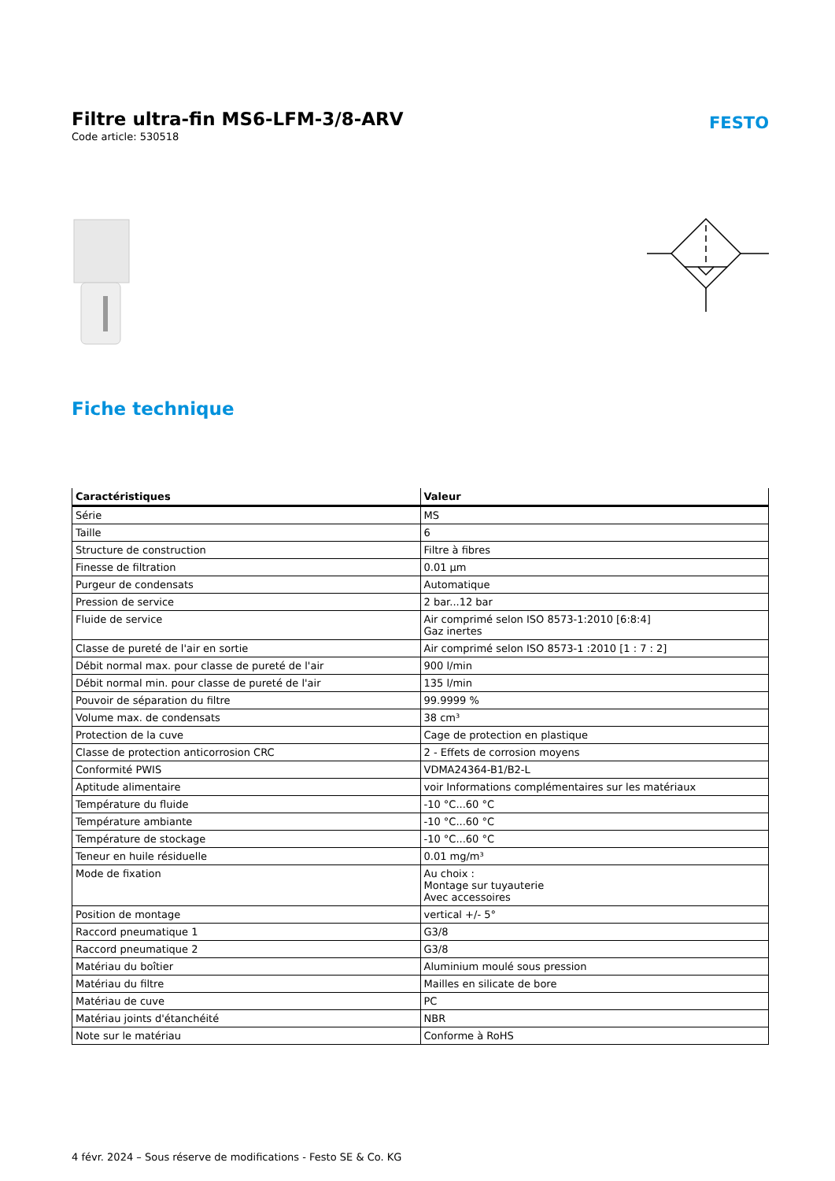Filtre ultra-fin MS6-LFM-3/8-ARV
Code article: 530518
FESTO
Fiche technique
| Caractéristiques | Valeur |
| --- | --- |
| Série | MS |
| Taille | 6 |
| Structure de construction | Filtre à fibres |
| Finesse de filtration | 0.01 µm |
| Purgeur de condensats | Automatique |
| Pression de service | 2 bar...12 bar |
| Fluide de service | Air comprimé selon ISO 8573-1:2010 [6:8:4] Gaz inertes |
| Classe de pureté de l'air en sortie | Air comprimé selon ISO 8573-1 :2010 [1 : 7 : 2] |
| Débit normal max. pour classe de pureté de l'air | 900 l/min |
| Débit normal min. pour classe de pureté de l'air | 135 l/min |
| Pouvoir de séparation du filtre | 99.9999 % |
| Volume max. de condensats | 38 cm³ |
| Protection de la cuve | Cage de protection en plastique |
| Classe de protection anticorrosion CRC | 2 - Effets de corrosion moyens |
| Conformité PWIS | VDMA24364-B1/B2-L |
| Aptitude alimentaire | voir Informations complémentaires sur les matériaux |
| Température du fluide | -10 °C...60 °C |
| Température ambiante | -10 °C...60 °C |
| Température de stockage | -10 °C...60 °C |
| Teneur en huile résiduelle | 0.01 mg/m³ |
| Mode de fixation | Au choix : Montage sur tuyauterie Avec accessoires |
| Position de montage | vertical +/- 5° |
| Raccord pneumatique 1 | G3/8 |
| Raccord pneumatique 2 | G3/8 |
| Matériau du boîtier | Aluminium moulé sous pression |
| Matériau du filtre | Mailles en silicate de bore |
| Matériau de cuve | PC |
| Matériau joints d'étanchéité | NBR |
| Note sur le matériau | Conforme à RoHS |
4 févr. 2024 – Sous réserve de modifications - Festo SE & Co. KG